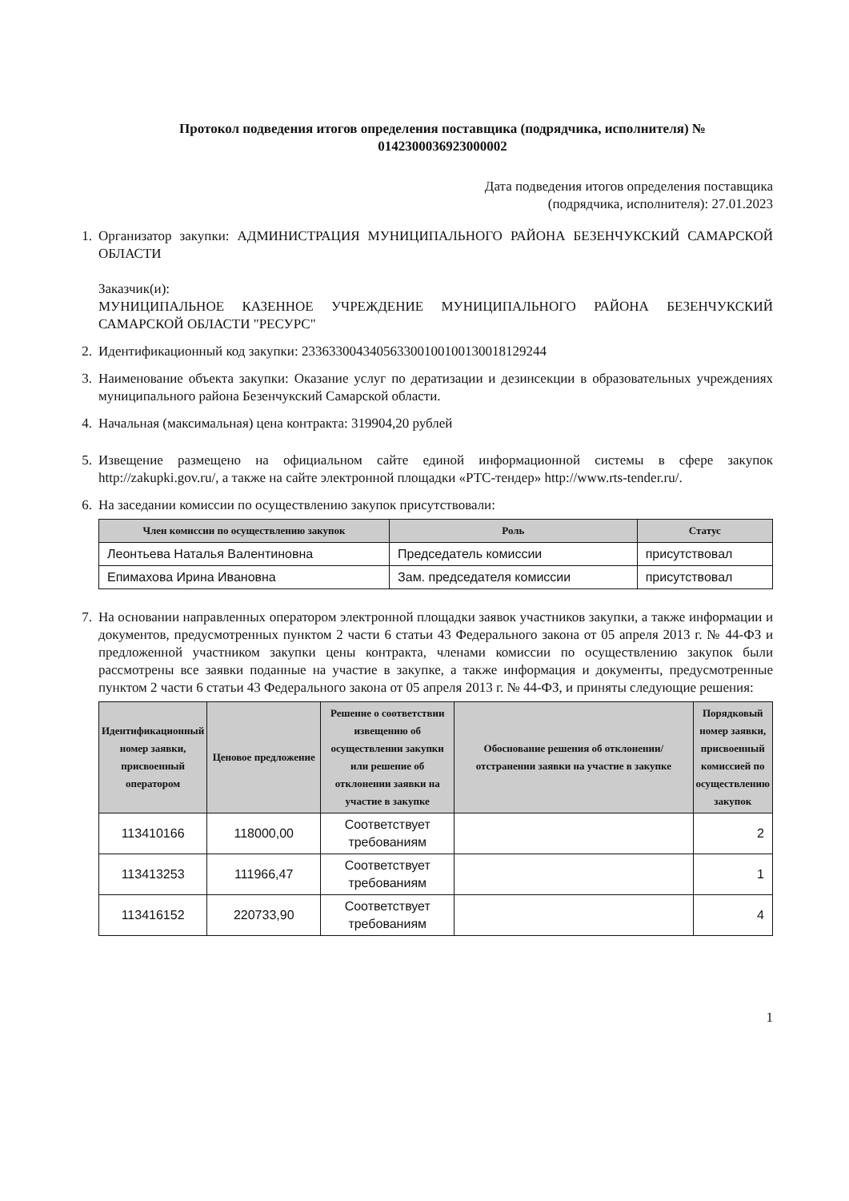Протокол подведения итогов определения поставщика (подрядчика, исполнителя) №
0142300036923000002
Дата подведения итогов определения поставщика
(подрядчика, исполнителя): 27.01.2023
1. Организатор закупки: АДМИНИСТРАЦИЯ МУНИЦИПАЛЬНОГО РАЙОНА БЕЗЕНЧУКСКИЙ САМАРСКОЙ ОБЛАСТИ
Заказчик(и):
МУНИЦИПАЛЬНОЕ КАЗЕННОЕ УЧРЕЖДЕНИЕ МУНИЦИПАЛЬНОГО РАЙОНА БЕЗЕНЧУКСКИЙ САМАРСКОЙ ОБЛАСТИ "РЕСУРС"
2. Идентификационный код закупки: 233633004340563300100100130018129244
3. Наименование объекта закупки: Оказание услуг по дератизации и дезинсекции в образовательных учреждениях муниципального района Безенчукский Самарской области.
4. Начальная (максимальная) цена контракта: 319904,20 рублей
5. Извещение размещено на официальном сайте единой информационной системы в сфере закупок http://zakupki.gov.ru/, а также на сайте электронной площадки «РТС-тендер» http://www.rts-tender.ru/.
6. На заседании комиссии по осуществлению закупок присутствовали:
| Член комиссии по осуществлению закупок | Роль | Статус |
| --- | --- | --- |
| Леонтьева Наталья Валентиновна | Председатель комиссии | присутствовал |
| Епимахова Ирина Ивановна | Зам. председателя комиссии | присутствовал |
7. На основании направленных оператором электронной площадки заявок участников закупки, а также информации и документов, предусмотренных пунктом 2 части 6 статьи 43 Федерального закона от 05 апреля 2013 г. № 44-ФЗ и предложенной участником закупки цены контракта, членами комиссии по осуществлению закупок были рассмотрены все заявки поданные на участие в закупке, а также информация и документы, предусмотренные пунктом 2 части 6 статьи 43 Федерального закона от 05 апреля 2013 г. № 44-ФЗ, и приняты следующие решения:
| Идентификационный номер заявки, присвоенный оператором | Ценовое предложение | Решение о соответствии извещению об осуществлении закупки или решение об отклонении заявки на участие в закупке | Обоснование решения об отклонении/отстранении заявки на участие в закупке | Порядковый номер заявки, присвоенный комиссией по осуществлению закупок |
| --- | --- | --- | --- | --- |
| 113410166 | 118000,00 | Соответствует требованиям | | 2 |
| 113413253 | 111966,47 | Соответствует требованиям | | 1 |
| 113416152 | 220733,90 | Соответствует требованиям | | 4 |
1